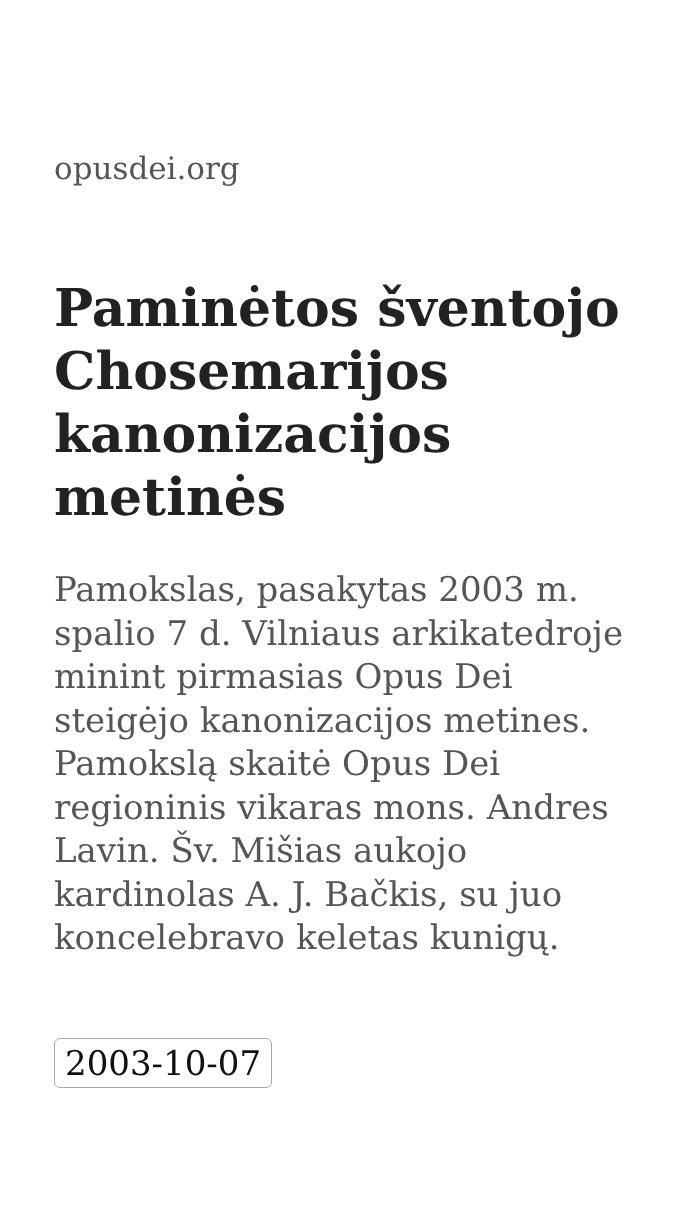opusdei.org
Paminėtos šventojo Chosemarijos kanonizacijos metinės
Pamokslas, pasakytas 2003 m. spalio 7 d. Vilniaus arkikatedroje minint pirmasias Opus Dei steigėjo kanonizacijos metines. Pamokslą skaitė Opus Dei regioninis vikaras mons. Andres Lavin. Šv. Mišias aukojo kardinolas A. J. Bačkis, su juo koncelebravo keletas kunigų.
2003-10-07